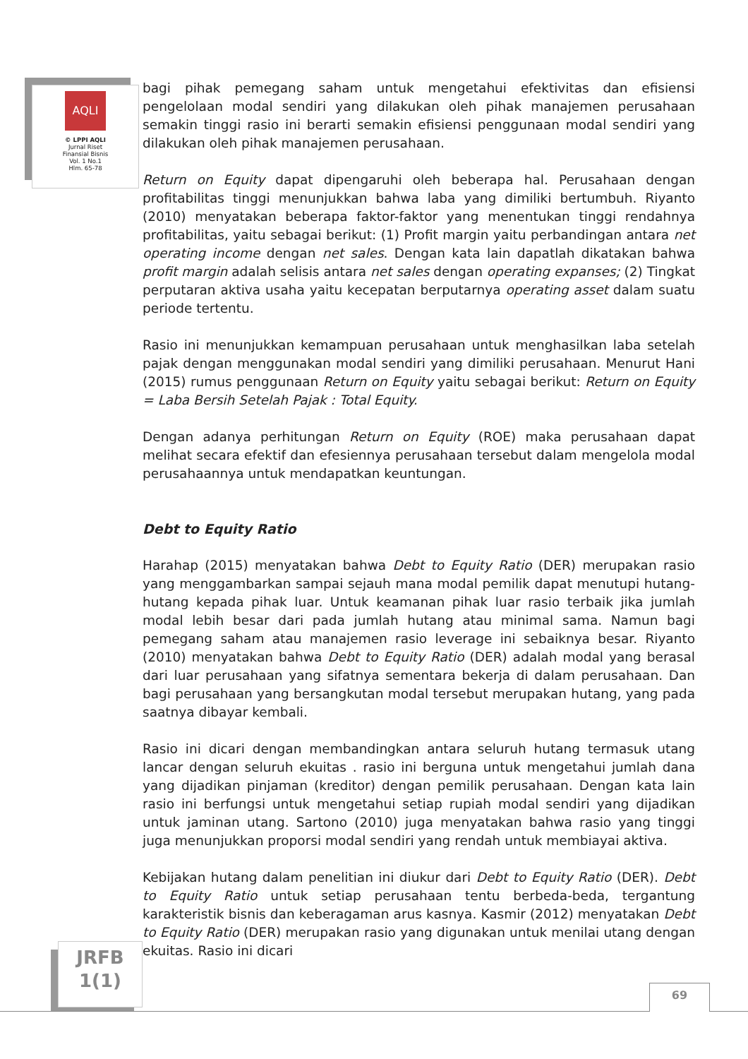AQLI
© LPPI AQLI
Jurnal Riset
Finansial Bisnis
Vol. 1 No.1
Hlm. 65-78
bagi pihak pemegang saham untuk mengetahui efektivitas dan efisiensi pengelolaan modal sendiri yang dilakukan oleh pihak manajemen perusahaan semakin tinggi rasio ini berarti semakin efisiensi penggunaan modal sendiri yang dilakukan oleh pihak manajemen perusahaan.
Return on Equity dapat dipengaruhi oleh beberapa hal. Perusahaan dengan profitabilitas tinggi menunjukkan bahwa laba yang dimiliki bertumbuh. Riyanto (2010) menyatakan beberapa faktor-faktor yang menentukan tinggi rendahnya profitabilitas, yaitu sebagai berikut: (1) Profit margin yaitu perbandingan antara net operating income dengan net sales. Dengan kata lain dapatlah dikatakan bahwa profit margin adalah selisis antara net sales dengan operating expanses; (2) Tingkat perputaran aktiva usaha yaitu kecepatan berputarnya operating asset dalam suatu periode tertentu.
Rasio ini menunjukkan kemampuan perusahaan untuk menghasilkan laba setelah pajak dengan menggunakan modal sendiri yang dimiliki perusahaan. Menurut Hani (2015) rumus penggunaan Return on Equity yaitu sebagai berikut: Return on Equity = Laba Bersih Setelah Pajak : Total Equity.
Dengan adanya perhitungan Return on Equity (ROE) maka perusahaan dapat melihat secara efektif dan efesiennya perusahaan tersebut dalam mengelola modal perusahaannya untuk mendapatkan keuntungan.
Debt to Equity Ratio
Harahap (2015) menyatakan bahwa Debt to Equity Ratio (DER) merupakan rasio yang menggambarkan sampai sejauh mana modal pemilik dapat menutupi hutang-hutang kepada pihak luar. Untuk keamanan pihak luar rasio terbaik jika jumlah modal lebih besar dari pada jumlah hutang atau minimal sama. Namun bagi pemegang saham atau manajemen rasio leverage ini sebaiknya besar. Riyanto (2010) menyatakan bahwa Debt to Equity Ratio (DER) adalah modal yang berasal dari luar perusahaan yang sifatnya sementara bekerja di dalam perusahaan. Dan bagi perusahaan yang bersangkutan modal tersebut merupakan hutang, yang pada saatnya dibayar kembali.
Rasio ini dicari dengan membandingkan antara seluruh hutang termasuk utang lancar dengan seluruh ekuitas . rasio ini berguna untuk mengetahui jumlah dana yang dijadikan pinjaman (kreditor) dengan pemilik perusahaan. Dengan kata lain rasio ini berfungsi untuk mengetahui setiap rupiah modal sendiri yang dijadikan untuk jaminan utang. Sartono (2010) juga menyatakan bahwa rasio yang tinggi juga menunjukkan proporsi modal sendiri yang rendah untuk membiayai aktiva.
Kebijakan hutang dalam penelitian ini diukur dari Debt to Equity Ratio (DER). Debt to Equity Ratio untuk setiap perusahaan tentu berbeda-beda, tergantung karakteristik bisnis dan keberagaman arus kasnya. Kasmir (2012) menyatakan Debt to Equity Ratio (DER) merupakan rasio yang digunakan untuk menilai utang dengan ekuitas. Rasio ini dicari
JRFB
1(1)
69